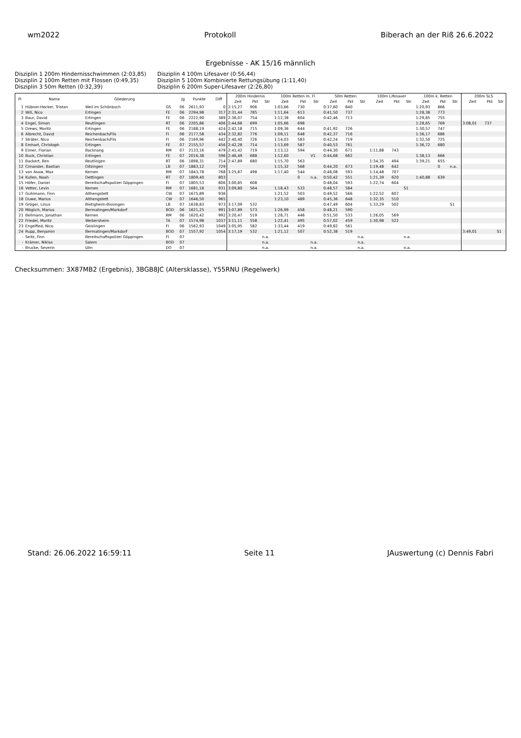wm2022 Protokoll Biberach an der Riß 26.6.2022
Ergebnisse - AK 15/16 männlich
Disziplin 1 200m Hindernisschwimmen (2:03,85) Disziplin 4 100m Lifesaver (0:56,44) Disziplin 2 100m Retten mit Flossen (0:49,35) Disziplin 5 100m Kombinierte Rettungsübung (1:11,40) Disziplin 3 50m Retten (0:32,39) Disziplin 6 200m Super-Lifesaver (2:26,80)
| Pl | Name | Gliederung | | Jg | Punkte | Diff | 200m Hindernis | | | 100m Retten m. Fl | | | 50m Retten | | | 100m Lifesaver | | | 100m k. Retten | | | 200m SLS | | |
| --- | --- | --- | --- | --- | --- | --- | --- | --- | --- | --- | --- | --- | --- | --- | --- | --- | --- | --- | --- | --- | --- | --- | --- | --- |
| | | | | | | | Zeit | Pkt | Str | Zeit | Pkt | Str | Zeit | Pkt | Str | Zeit | Pkt | Str | Zeit | Pkt | Str | Zeit | Pkt | Str |
| 1 | Hübner-Hecker, Tristan | Weil im Schönbuch | GS | 06 | 2611,93 | 0 | 2:15,27 | 906 | | 1:03,66 | 730 | | 0:37,60 | 840 | | | | | 1:20,93 | 866 | | | | |
| 2 | Will, Nico | Ertingen | FE | 06 | 2294,98 | 317 | 2:31,44 | 785 | | 1:11,64 | 613 | | 0:41,50 | 737 | | | | | 1:28,38 | 773 | | | | |
| 3 | Baur, David | Ertingen | FE | 06 | 2222,90 | 389 | 2:36,07 | 754 | | 1:12,38 | 604 | | 0:42,46 | 713 | | | | | 1:29,85 | 755 | | | | |
| 4 | Engel, Simon | Reutlingen | RT | 06 | 2205,86 | 406 | 2:44,66 | 699 | | 1:05,66 | 698 | | | | | | | | 1:28,65 | 769 | | 3:08,01 | 737 | |
| 5 | Drews, Moritz | Ertingen | FE | 06 | 2188,19 | 424 | 2:42,18 | 715 | | 1:09,36 | 644 | | 0:41,92 | 726 | | | | | 1:30,57 | 747 | | | | |
| 6 | Albrecht, David | Reichenbach/Fils | FI | 06 | 2177,58 | 434 | 2:32,82 | 776 | | 1:09,11 | 648 | | 0:42,37 | 716 | | | | | 1:36,17 | 686 | | | | |
| 7 | Sträter, Nico | Reichenbach/Fils | FI | 06 | 2169,96 | 442 | 2:40,40 | 726 | | 1:14,03 | 583 | | 0:42,24 | 719 | | | | | 1:32,50 | 725 | | | | |
| 8 | Emhart, Christoph | Ertingen | FE | 07 | 2155,57 | 456 | 2:42,28 | 714 | | 1:13,69 | 587 | | 0:40,53 | 761 | | | | | 1:36,72 | 680 | | | | |
| 9 | Eimer, Florian | Backnang | RM | 07 | 2133,16 | 479 | 2:41,42 | 719 | | 1:13,12 | 594 | | 0:44,30 | 671 | | 1:11,88 | 743 | | | | | | | |
| 10 | Buck, Christian | Ertingen | FE | 07 | 2016,38 | 596 | 2:46,49 | 688 | | 1:12,60 | | V1 | 0:44,68 | 662 | | | | | 1:38,13 | 666 | | | | |
| 11 | Backert, Ben | Reutlingen | RT | 06 | 1898,31 | 714 | 2:47,89 | 680 | | 1:15,70 | 563 | | | | | 1:34,35 | 494 | | 1:39,21 | 655 | | | | |
| 12 | Cimander, Bastian | Ditzingen | LB | 07 | 1883,12 | 729 | | | | 1:15,32 | 568 | | 0:44,20 | 673 | | 1:19,48 | 642 | | | 0 | n.a. | | | |
| 13 | von Asow, Max | Kernen | RM | 07 | 1843,78 | 768 | 3:25,87 | 498 | | 1:17,40 | 544 | | 0:48,08 | 593 | | 1:14,48 | 707 | | | | | | | |
| 14 | Kullen, Noah | Dettingen | RT | 07 | 1809,40 | 803 | | | | | 0 | n.a. | 0:50,42 | 551 | | 1:21,39 | 620 | | 1:40,88 | 639 | | | | |
| 15 | Höfer, Daniel | Bereitschaftspolizei Göppingen | FI | 07 | 1805,53 | 806 | 3:00,85 | 608 | | | | | 0:48,04 | 593 | | 1:22,74 | 604 | | | | | | | |
| 16 | Vetter, Levin | Kernen | RM | 07 | 1681,18 | 931 | 3:09,80 | 564 | | 1:18,43 | 533 | | 0:48,57 | 584 | | | | S1 | | | | | | |
| 17 | Guhlmann, Finn | Althengstett | CW | 07 | 1675,89 | 936 | | | | 1:21,52 | 503 | | 0:49,52 | 566 | | 1:22,52 | 607 | | | | | | | |
| 18 | Duwe, Marius | Althengstett | CW | 07 | 1646,50 | 965 | | | | 1:23,10 | 489 | | 0:45,36 | 648 | | 1:32,35 | 510 | | | | | | | |
| 19 | Gröger, Linus | Bietigheim-Bissingen | LB | 07 | 1638,83 | 973 | 3:17,09 | 532 | | | | | 0:47,49 | 604 | | 1:33,29 | 502 | | | | S1 | | | |
| 20 | Möglich, Marius | Bermatingen/Markdorf | BOD | 06 | 1621,25 | 991 | 3:07,89 | 573 | | 1:26,99 | 458 | | 0:48,21 | 590 | | | | | | | | | | |
| 21 | Bellmann, Jonathan | Kernen | RM | 06 | 1620,42 | 992 | 3:20,47 | 519 | | 1:28,71 | 446 | | 0:51,50 | 533 | | 1:26,05 | 569 | | | | | | | |
| 22 | Friedel, Moritz | Weikersheim | TA | 07 | 1574,98 | 1037 | 3:11,11 | 558 | | 1:22,41 | 495 | | 0:57,02 | 459 | | 1:30,98 | 522 | | | | | | | |
| 23 | Engelfied, Nico | Geislingen | FI | 06 | 1562,93 | 1049 | 3:05,95 | 582 | | 1:33,44 | 419 | | 0:49,82 | 561 | | | | | | | | | | |
| 24 | Rupp, Benjamin | Bermatingen/Markdorf | BOD | 07 | 1557,92 | 1054 | 3:17,19 | 532 | | 1:21,12 | 507 | | 0:52,38 | 519 | | | | | | | | 3:49,01 | | S1 |
| - | Seitz, Finn | Bereitschaftspolizei Göppingen | FI | 07 | | | | | n.a. | | | | | | n.a. | | | n.a. | | | | | | |
| - | Krämer, Niklas | Salem | BOD | 07 | | | | | n.a. | | | n.a. | | | n.a. | | | | | | | | | |
| - | Brucke, Severin | Ulm | DO | 07 | | | | | n.a. | | | n.a. | | | n.a. | | | n.a. | | | | | | |
Checksummen: 3X87MB2 (Ergebnis), 3BGB8JC (Altersklasse), Y55RNU (Regelwerk)
Stand: 26.06.2022 16:59:11 Seite 11 JAuswertung (c) Dennis Fabri